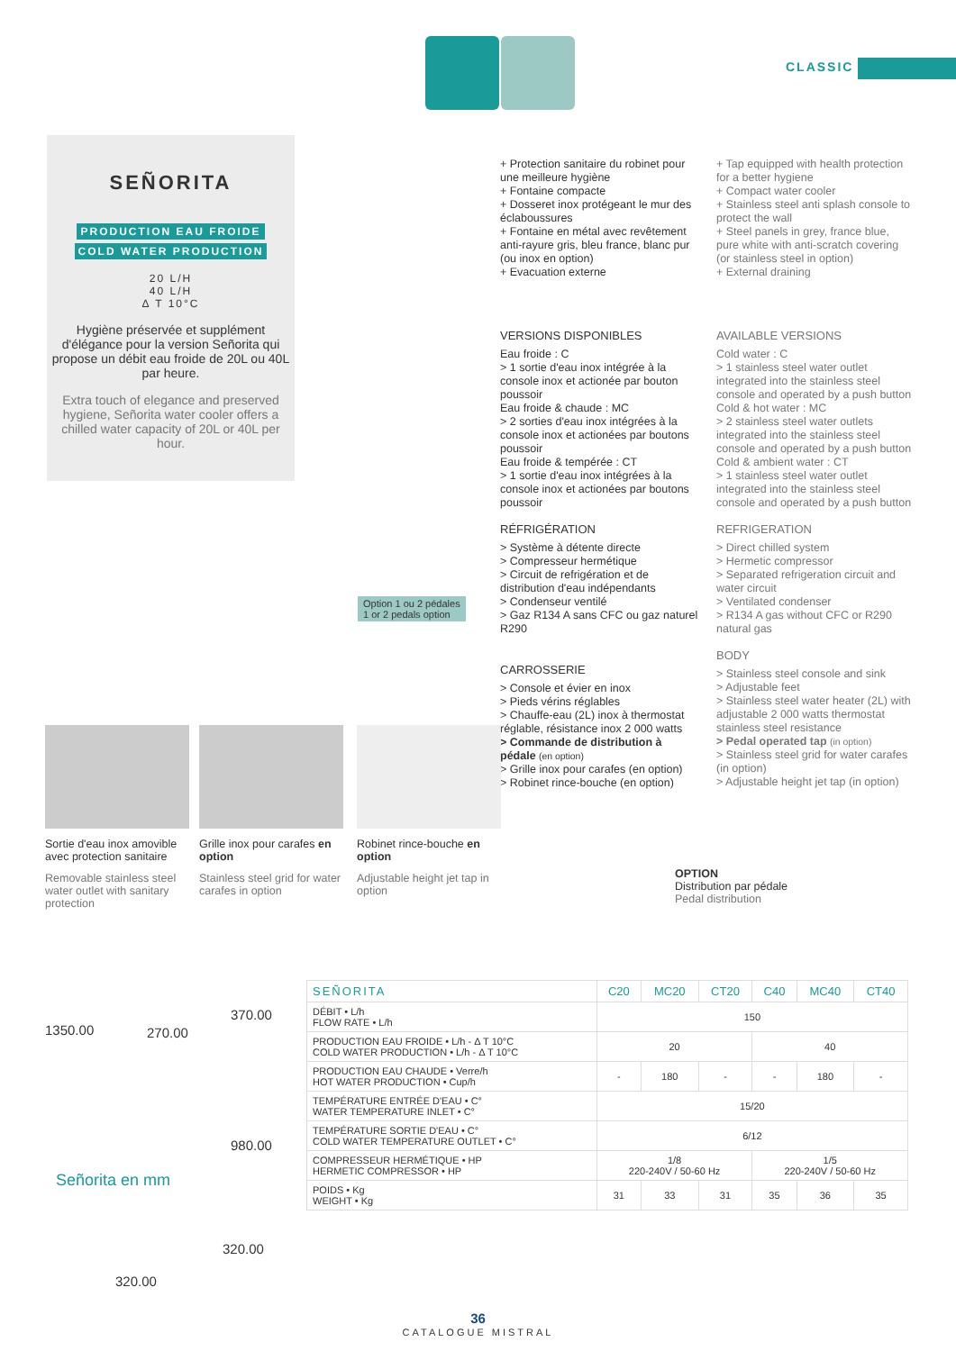CLASSIC
SEÑORITA
PRODUCTION EAU FROIDE
COLD WATER PRODUCTION
20 L/H
40 L/H
Δ T 10°C
Hygiène préservée et supplément d'élégance pour la version Señorita qui propose un débit eau froide de 20L ou 40L par heure.
Extra touch of elegance and preserved hygiene, Señorita water cooler offers a chilled water capacity of 20L or 40L per hour.
Option 1 ou 2 pédales
1 or 2 pedals option
+ Protection sanitaire du robinet pour une meilleure hygiène
+ Fontaine compacte
+ Dosseret inox protégeant le mur des éclaboussures
+ Fontaine en métal avec revêtement anti-rayure gris, bleu france, blanc pur (ou inox en option)
+ Evacuation externe
VERSIONS DISPONIBLES
Eau froide : C
> 1 sortie d'eau inox intégrée à la console inox et actionée par bouton poussoir
Eau froide & chaude : MC
> 2 sorties d'eau inox intégrées à la console inox et actionées par boutons poussoir
Eau froide & tempérée : CT
> 1 sortie d'eau inox intégrées à la console inox et actionées par boutons poussoir
RÉFRIGÉRATION
> Système à détente directe
> Compresseur hermétique
> Circuit de refrigération et de distribution d'eau indépendants
> Condenseur ventilé
> Gaz R134 A sans CFC ou gaz naturel R290
CARROSSERIE
> Console et évier en inox
> Pieds vérins réglables
> Chauffe-eau (2L) inox à thermostat réglable, résistance inox 2 000 watts
> Commande de distribution à pédale (en option)
> Grille inox pour carafes (en option)
> Robinet rince-bouche (en option)
+ Tap equipped with health protection for a better hygiene
+ Compact water cooler
+ Stainless steel anti splash console to protect the wall
+ Steel panels in grey, france blue, pure white with anti-scratch covering (or stainless steel in option)
+ External draining
AVAILABLE VERSIONS
Cold water : C
> 1 stainless steel water outlet integrated into the stainless steel console and operated by a push button
Cold & hot water : MC
> 2 stainless steel water outlets integrated into the stainless steel console and operated by a push button
Cold & ambient water : CT
> 1 stainless steel water outlet integrated into the stainless steel console and operated by a push button
REFRIGERATION
> Direct chilled system
> Hermetic compressor
> Separated refrigeration circuit and water circuit
> Ventilated condenser
> R134 A gas without CFC or R290 natural gas
BODY
> Stainless steel console and sink
> Adjustable feet
> Stainless steel water heater (2L) with adjustable 2 000 watts thermostat stainless steel resistance
> Pedal operated tap (in option)
> Stainless steel grid for water carafes (in option)
> Adjustable height jet tap (in option)
Sortie d'eau inox amovible avec protection sanitaire
Removable stainless steel water outlet with sanitary protection
Grille inox pour carafes en option
Stainless steel grid for water carafes in option
Robinet rince-bouche en option
Adjustable height jet tap in option
OPTION
Distribution par pédale
Pedal distribution
1350.00 270.00
370.00
980.00
320.00
320.00
Señorita en mm
| SEÑORITA | C20 | MC20 | CT20 | C40 | MC40 | CT40 |
| --- | --- | --- | --- | --- | --- | --- |
| DÉBIT • L/h FLOW RATE • L/h | 150 | | | | | |
| PRODUCTION EAU FROIDE • L/h - Δ T 10°C COLD WATER PRODUCTION • L/h - Δ T 10°C | 20 | | | 40 | | |
| PRODUCTION EAU CHAUDE • Verre/h HOT WATER PRODUCTION • Cup/h | - | 180 | - | - | 180 | - |
| TEMPÉRATURE ENTRÉE D'EAU • C° WATER TEMPERATURE INLET • C° | 15/20 | | | | | |
| TEMPÉRATURE SORTIE D'EAU • C° COLD WATER TEMPERATURE OUTLET • C° | 6/12 | | | | | |
| COMPRESSEUR HERMÉTIQUE • HP HERMETIC COMPRESSOR • HP | 1/8 220-240V / 50-60 Hz | | | 1/5 220-240V / 50-60 Hz | | |
| POIDS • Kg WEIGHT • Kg | 31 | 33 | 31 | 35 | 36 | 35 |
36
CATALOGUE MISTRAL